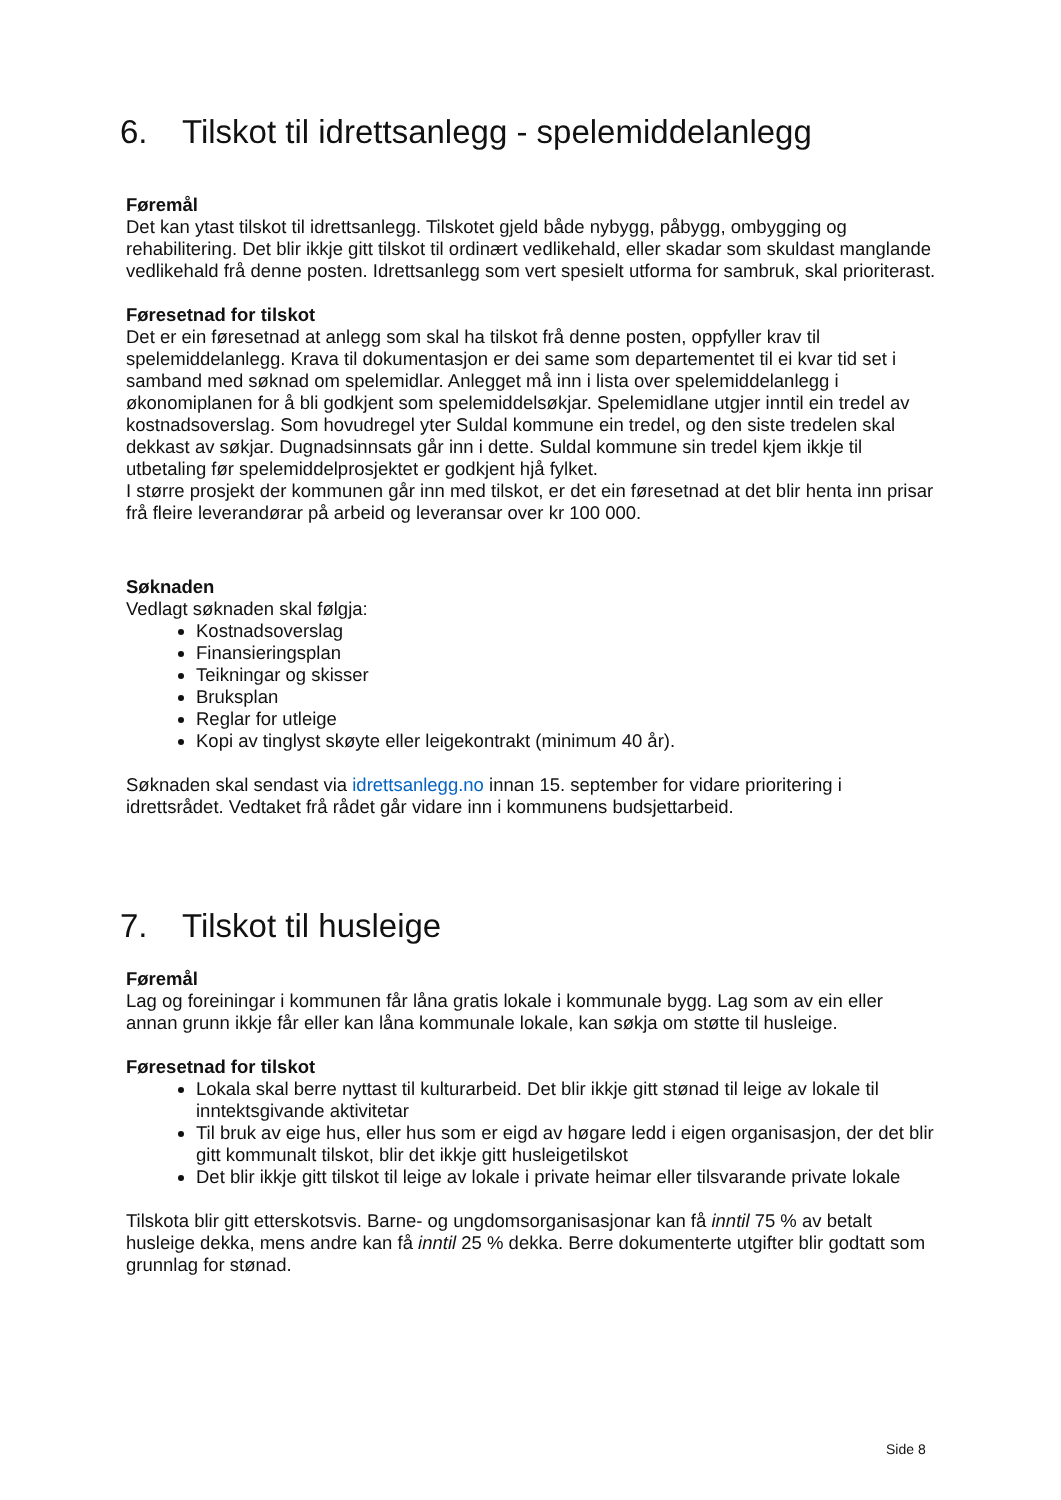6. Tilskot til idrettsanlegg - spelemiddelanlegg
Føremål
Det kan ytast tilskot til idrettsanlegg. Tilskotet gjeld både nybygg, påbygg, ombygging og rehabilitering. Det blir ikkje gitt tilskot til ordinært vedlikehald, eller skadar som skuldast manglande vedlikehald frå denne posten. Idrettsanlegg som vert spesielt utforma for sambruk, skal prioriterast.
Føresetnad for tilskot
Det er ein føresetnad at anlegg som skal ha tilskot frå denne posten, oppfyller krav til spelemiddelanlegg. Krava til dokumentasjon er dei same som departementet til ei kvar tid set i samband med søknad om spelemidlar. Anlegget må inn i lista over spelemiddelanlegg i økonomiplanen for å bli godkjent som spelemiddelsøkjar. Spelemidlane utgjer inntil ein tredel av kostnadsoverslag. Som hovudregel yter Suldal kommune ein tredel, og den siste tredelen skal dekkast av søkjar. Dugnadsinnsats går inn i dette. Suldal kommune sin tredel kjem ikkje til utbetaling før spelemiddelprosjektet er godkjent hjå fylket.
I større prosjekt der kommunen går inn med tilskot, er det ein føresetnad at det blir henta inn prisar frå fleire leverandørar på arbeid og leveransar over kr 100 000.
Søknaden
Vedlagt søknaden skal følgja:
Kostnadsoverslag
Finansieringsplan
Teikningar og skisser
Bruksplan
Reglar for utleige
Kopi av tinglyst skøyte eller leigekontrakt (minimum 40 år).
Søknaden skal sendast via idrettsanlegg.no innan 15. september for vidare prioritering i idrettsrådet. Vedtaket frå rådet går vidare inn i kommunens budsjettarbeid.
7. Tilskot til husleige
Føremål
Lag og foreiningar i kommunen får låna gratis lokale i kommunale bygg. Lag som av ein eller annan grunn ikkje får eller kan låna kommunale lokale, kan søkja om støtte til husleige.
Føresetnad for tilskot
Lokala skal berre nyttast til kulturarbeid. Det blir ikkje gitt stønad til leige av lokale til inntektsgivande aktivitetar
Til bruk av eige hus, eller hus som er eigd av høgare ledd i eigen organisasjon, der det blir gitt kommunalt tilskot, blir det ikkje gitt husleigetilskot
Det blir ikkje gitt tilskot til leige av lokale i private heimar eller tilsvarande private lokale
Tilskota blir gitt etterskotsvis. Barne- og ungdomsorganisasjonar kan få inntil 75 % av betalt husleige dekka, mens andre kan få inntil 25 % dekka. Berre dokumenterte utgifter blir godtatt som grunnlag for stønad.
Side 8